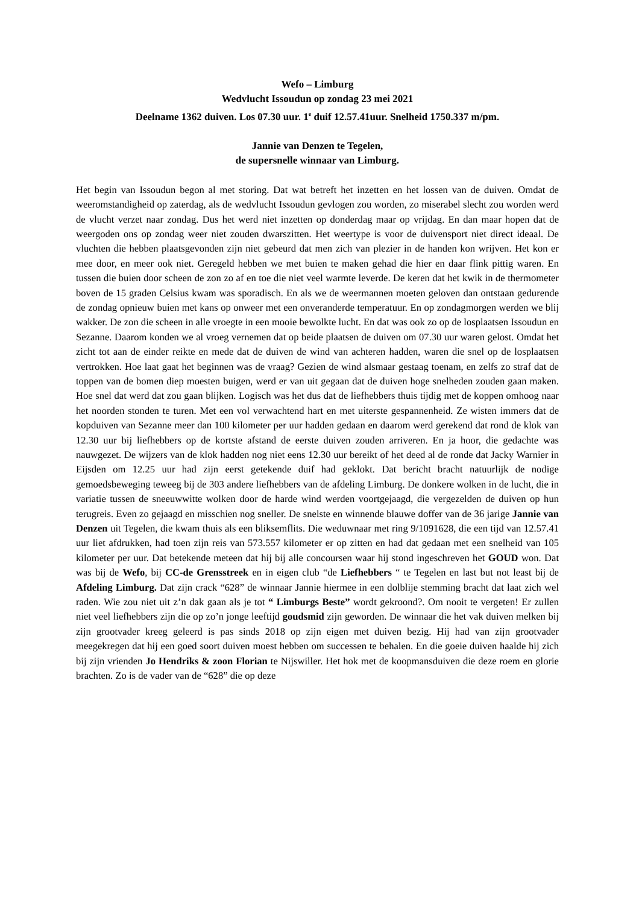Wefo – Limburg
Wedvlucht Issoudun op zondag 23 mei 2021
Deelname 1362 duiven. Los 07.30 uur. 1<sup>e</sup> duif 12.57.41uur. Snelheid 1750.337 m/pm.
Jannie van Denzen te Tegelen,
de supersnelle winnaar van Limburg.
Het begin van Issoudun begon al met storing. Dat wat betreft het inzetten en het lossen van de duiven. Omdat de weeromstandigheid op zaterdag, als de wedvlucht Issoudun gevlogen zou worden, zo miserabel slecht zou worden werd de vlucht verzet naar zondag. Dus het werd niet inzetten op donderdag maar op vrijdag. En dan maar hopen dat de weergoden ons op zondag weer niet zouden dwarszitten. Het weertype is voor de duivensport niet direct ideaal. De vluchten die hebben plaatsgevonden zijn niet gebeurd dat men zich van plezier in de handen kon wrijven. Het kon er mee door, en meer ook niet. Geregeld hebben we met buien te maken gehad die hier en daar flink pittig waren. En tussen die buien door scheen de zon zo af en toe die niet veel warmte leverde. De keren dat het kwik in de thermometer boven de 15 graden Celsius kwam was sporadisch. En als we de weermannen moeten geloven dan ontstaan gedurende de zondag opnieuw buien met kans op onweer met een onveranderde temperatuur. En op zondagmorgen werden we blij wakker. De zon die scheen in alle vroegte in een mooie bewolkte lucht. En dat was ook zo op de losplaatsen Issoudun en Sezanne. Daarom konden we al vroeg vernemen dat op beide plaatsen de duiven om 07.30 uur waren gelost. Omdat het zicht tot aan de einder reikte en mede dat de duiven de wind van achteren hadden, waren die snel op de losplaatsen vertrokken. Hoe laat gaat het beginnen was de vraag? Gezien de wind alsmaar gestaag toenam, en zelfs zo straf dat de toppen van de bomen diep moesten buigen, werd er van uit gegaan dat de duiven hoge snelheden zouden gaan maken. Hoe snel dat werd dat zou gaan blijken. Logisch was het dus dat de liefhebbers thuis tijdig met de koppen omhoog naar het noorden stonden te turen. Met een vol verwachtend hart en met uiterste gespannenheid. Ze wisten immers dat de kopduiven van Sezanne meer dan 100 kilometer per uur hadden gedaan en daarom werd gerekend dat rond de klok van 12.30 uur bij liefhebbers op de kortste afstand de eerste duiven zouden arriveren. En ja hoor, die gedachte was nauwgezet. De wijzers van de klok hadden nog niet eens 12.30 uur bereikt of het deed al de ronde dat Jacky Warnier in Eijsden om 12.25 uur had zijn eerst getekende duif had geklokt. Dat bericht bracht natuurlijk de nodige gemoedsbeweging teweeg bij de 303 andere liefhebbers van de afdeling Limburg. De donkere wolken in de lucht, die in variatie tussen de sneeuwwitte wolken door de harde wind werden voortgejaagd, die vergezelden de duiven op hun terugreis. Even zo gejaagd en misschien nog sneller. De snelste en winnende blauwe doffer van de 36 jarige Jannie van Denzen uit Tegelen, die kwam thuis als een bliksemflits. Die weduwnaar met ring 9/1091628, die een tijd van 12.57.41 uur liet afdrukken, had toen zijn reis van 573.557 kilometer er op zitten en had dat gedaan met een snelheid van 105 kilometer per uur. Dat betekende meteen dat hij bij alle concoursen waar hij stond ingeschreven het GOUD won. Dat was bij de Wefo, bij CC-de Grensstreek en in eigen club “de Liefhebbers “ te Tegelen en last but not least bij de Afdeling Limburg. Dat zijn crack “628” de winnaar Jannie hiermee in een dolblije stemming bracht dat laat zich wel raden. Wie zou niet uit z’n dak gaan als je tot “ Limburgs Beste” wordt gekroond?. Om nooit te vergeten! Er zullen niet veel liefhebbers zijn die op zo’n jonge leeftijd goudsmid zijn geworden. De winnaar die het vak duiven melken bij zijn grootvader kreeg geleerd is pas sinds 2018 op zijn eigen met duiven bezig. Hij had van zijn grootvader meegekregen dat hij een goed soort duiven moest hebben om successen te behalen. En die goeie duiven haalde hij zich bij zijn vrienden Jo Hendriks & zoon Florian te Nijswiller. Het hok met de koopmansduiven die deze roem en glorie brachten. Zo is de vader van de “628” die op deze